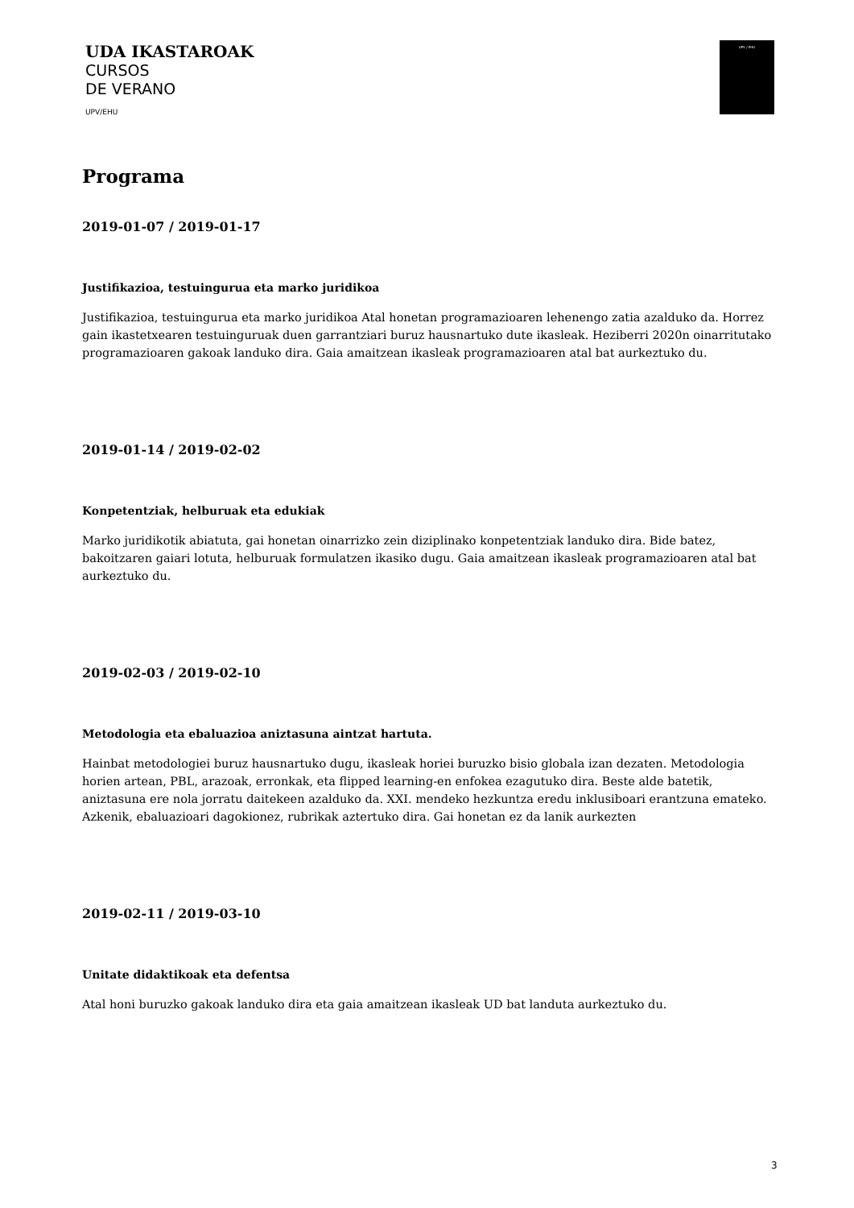UDA IKASTAROAK
CURSOS
DE VERANO
UPV/EHU
UPV / EHU
Programa
2019-01-07 / 2019-01-17
Justifikazioa, testuingurua eta marko juridikoa
Justifikazioa, testuingurua eta marko juridikoa Atal honetan programazioaren lehenengo zatia azalduko da. Horrez gain ikastetxearen testuinguruak duen garrantziari buruz hausnartuko dute ikasleak. Heziberri 2020n oinarritutako programazioaren gakoak landuko dira. Gaia amaitzean ikasleak programazioaren atal bat aurkeztuko du.
2019-01-14 / 2019-02-02
Konpetentziak, helburuak eta edukiak
Marko juridikotik abiatuta, gai honetan oinarrizko zein diziplinako konpetentziak landuko dira. Bide batez, bakoitzaren gaiari lotuta, helburuak formulatzen ikasiko dugu. Gaia amaitzean ikasleak programazioaren atal bat aurkeztuko du.
2019-02-03 / 2019-02-10
Metodologia eta ebaluazioa aniztasuna aintzat hartuta.
Hainbat metodologiei buruz hausnartuko dugu, ikasleak horiei buruzko bisio globala izan dezaten. Metodologia horien artean, PBL, arazoak, erronkak, eta flipped learning-en enfokea ezagutuko dira. Beste alde batetik, aniztasuna ere nola jorratu daitekeen azalduko da. XXI. mendeko hezkuntza eredu inklusiboari erantzuna emateko. Azkenik, ebaluazioari dagokionez, rubrikak aztertuko dira. Gai honetan ez da lanik aurkezten
2019-02-11 / 2019-03-10
Unitate didaktikoak eta defentsa
Atal honi buruzko gakoak landuko dira eta gaia amaitzean ikasleak UD bat landuta aurkeztuko du.
3